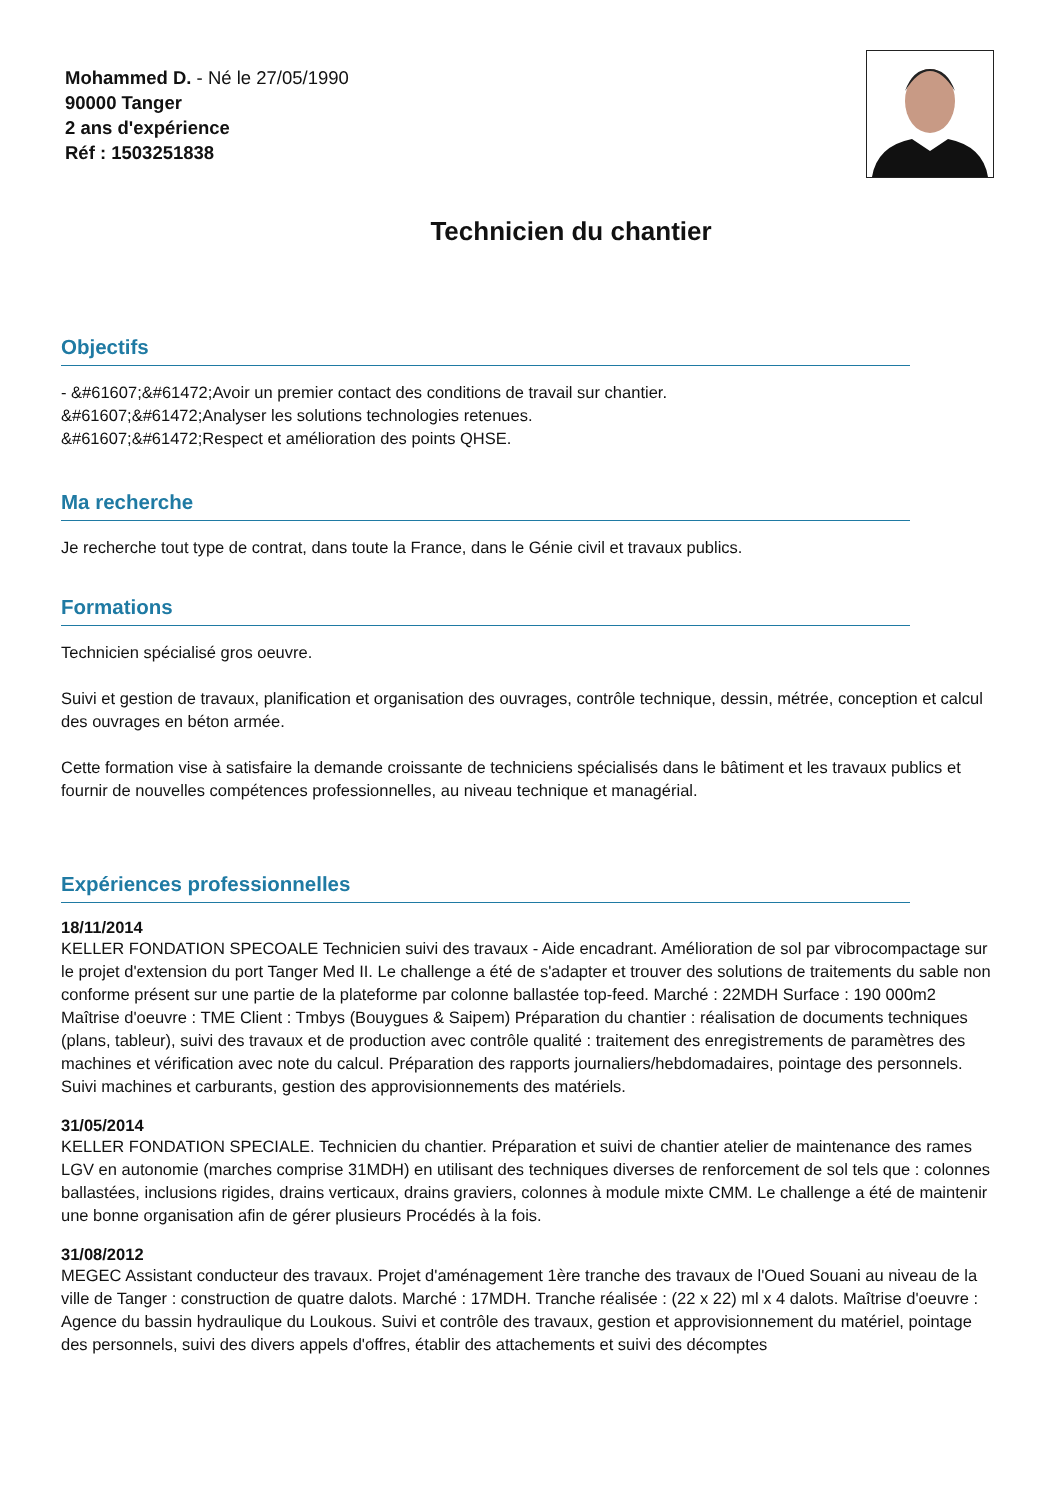Mohammed D. - Né le 27/05/1990
90000 Tanger
2 ans d'expérience
Réf : 1503251838
Technicien du chantier
Objectifs
- &#61607;&#61472;Avoir un premier contact des conditions de travail sur chantier.
&#61607;&#61472;Analyser les solutions technologies retenues.
&#61607;&#61472;Respect et amélioration des points QHSE.
Ma recherche
Je recherche tout type de contrat, dans toute la France, dans le Génie civil et travaux publics.
Formations
Technicien spécialisé gros oeuvre.
Suivi et gestion de travaux, planification et organisation des ouvrages, contrôle technique, dessin, métrée, conception et calcul des ouvrages en béton armée.
Cette formation vise à satisfaire la demande croissante de techniciens spécialisés dans le bâtiment et les travaux publics et fournir de nouvelles compétences professionnelles, au niveau technique et managérial.
Expériences professionnelles
18/11/2014
KELLER FONDATION SPECOALE Technicien suivi des travaux - Aide encadrant. Amélioration de sol par vibrocompactage sur le projet d'extension du port Tanger Med II. Le challenge a été de s'adapter et trouver des solutions de traitements du sable non conforme présent sur une partie de la plateforme par colonne ballastée top-feed. Marché : 22MDH Surface : 190 000m2 Maîtrise d'oeuvre : TME Client : Tmbys (Bouygues & Saipem) Préparation du chantier : réalisation de documents techniques (plans, tableur), suivi des travaux et de production avec contrôle qualité : traitement des enregistrements de paramètres des machines et vérification avec note du calcul. Préparation des rapports journaliers/hebdomadaires, pointage des personnels. Suivi machines et carburants, gestion des approvisionnements des matériels.
31/05/2014
KELLER FONDATION SPECIALE. Technicien du chantier. Préparation et suivi de chantier atelier de maintenance des rames LGV en autonomie (marches comprise 31MDH) en utilisant des techniques diverses de renforcement de sol tels que : colonnes ballastées, inclusions rigides, drains verticaux, drains graviers, colonnes à module mixte CMM. Le challenge a été de maintenir une bonne organisation afin de gérer plusieurs Procédés à la fois.
31/08/2012
MEGEC Assistant conducteur des travaux. Projet d'aménagement 1ère tranche des travaux de l'Oued Souani au niveau de la ville de Tanger : construction de quatre dalots. Marché : 17MDH. Tranche réalisée : (22 x 22) ml x 4 dalots. Maîtrise d'oeuvre : Agence du bassin hydraulique du Loukous. Suivi et contrôle des travaux, gestion et approvisionnement du matériel, pointage des personnels, suivi des divers appels d'offres, établir des attachements et suivi des décomptes